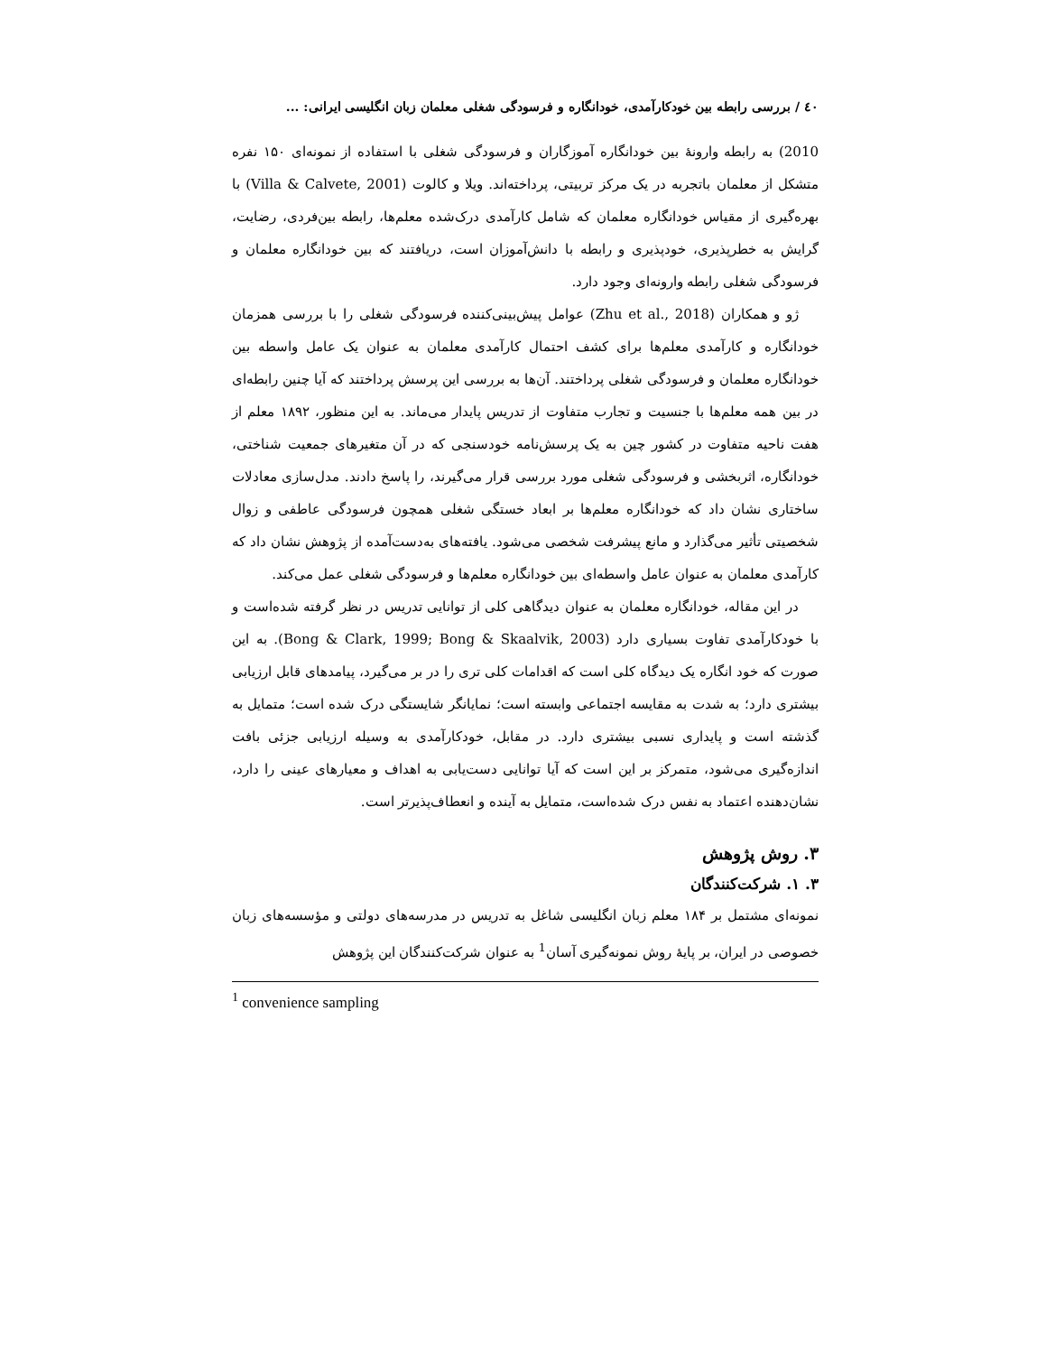٤٠ / بررسی رابطه بین خودکارآمدی، خودانگاره و فرسودگی شغلی معلمان زبان انگلیسی ایرانی: ...
2010) به رابطه وارونهٔ بین خودانگاره آموزگاران و فرسودگی شغلی با استفاده از نمونه‌ای ۱۵۰ نفره متشکل از معلمان باتجربه در یک مرکز تربیتی، پرداخته‌اند. ویلا و کالوت (Villa & Calvete, 2001) با بهره‌گیری از مقیاس خودانگاره معلمان که شامل کارآمدی درک‌شده معلم‌ها، رابطه بین‌فردی، رضایت، گرایش به خطرپذیری، خودپذیری و رابطه با دانش‌آموزان است، دریافتند که بین خودانگاره معلمان و فرسودگی شغلی رابطه وارونه‌ای وجود دارد.
ژو و همکاران (Zhu et al., 2018) عوامل پیش‌بینی‌کننده فرسودگی شغلی را با بررسی همزمان خودانگاره و کارآمدی معلم‌ها برای کشف احتمال کارآمدی معلمان به عنوان یک عامل واسطه بین خودانگاره معلمان و فرسودگی شغلی پرداختند. آن‌ها به بررسی این پرسش پرداختند که آیا چنین رابطه‌ای در بین همه معلم‌ها با جنسیت و تجارب متفاوت از تدریس پایدار می‌ماند. به این منظور، ۱۸۹۲ معلم از هفت ناحیه متفاوت در کشور چین به یک پرسش‌نامه خودسنجی که در آن متغیرهای جمعیت شناختی، خودانگاره، اثربخشی و فرسودگی شغلی مورد بررسی قرار می‌گیرند، را پاسخ دادند. مدل‌سازی معادلات ساختاری نشان داد که خودانگاره معلم‌ها بر ابعاد خستگی شغلی همچون فرسودگی عاطفی و زوال شخصیتی تأثیر می‌گذارد و مانع پیشرفت شخصی می‌شود. یافته‌های به‌دست‌آمده از پژوهش نشان داد که کارآمدی معلمان به عنوان عامل واسطه‌ای بین خودانگاره معلم‌ها و فرسودگی شغلی عمل می‌کند.
در این مقاله، خودانگاره معلمان به عنوان دیدگاهی کلی از توانایی تدریس در نظر گرفته شده‌است و با خودکارآمدی تفاوت بسیاری دارد (Bong & Clark, 1999; Bong & Skaalvik, 2003). به این صورت که خود انگاره یک دیدگاه کلی است که اقدامات کلی تری را در بر می‌گیرد، پیامدهای قابل ارزیابی بیشتری دارد؛ به شدت به مقایسه اجتماعی وابسته است؛ نمایانگر شایستگی درک شده است؛ متمایل به گذشته است و پایداری نسبی بیشتری دارد. در مقابل، خودکارآمدی به وسیله ارزیابی جزئی بافت اندازه‌گیری می‌شود، متمرکز بر این است که آیا توانایی دست‌یابی به اهداف و معیارهای عینی را دارد، نشان‌دهنده اعتماد به نفس درک شده‌است، متمایل به آینده و انعطاف‌پذیرتر است.
۳. روش پژوهش
۳. ۱. شرکت‌کنندگان
نمونه‌ای مشتمل بر ۱۸۴ معلم زبان انگلیسی شاغل به تدریس در مدرسه‌های دولتی و مؤسسه‌های زبان خصوصی در ایران، بر پایهٔ روش نمونه‌گیری آسان<sup>1</sup> به عنوان شرکت‌کنندگان این پژوهش
<sup>1</sup> convenience sampling